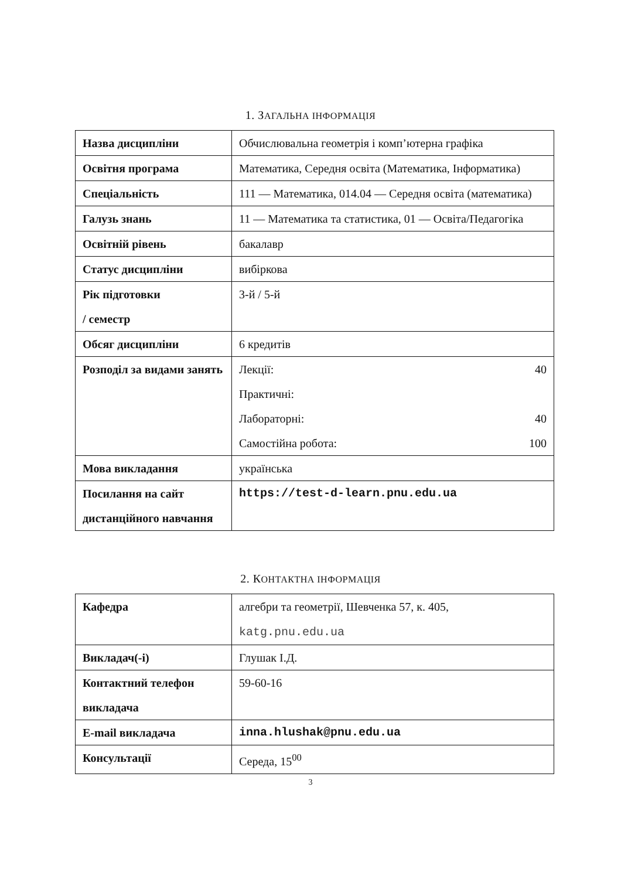1. ЗАГАЛЬНА ІНФОРМАЦІЯ
| Назва дисципліни | Обчислювальна геометрія і комп’ютерна графіка |
| Освітня програма | Математика, Середня освіта (Математика, Інформатика) |
| Спеціальність | 111 — Математика, 014.04 — Середня освіта (математика) |
| Галузь знань | 11 — Математика та статистика, 01 — Освіта/Педагогіка |
| Освітній рівень | бакалавр |
| Статус дисципліни | вибіркова |
| Рік підготовки / семестр | 3-й / 5-й |
| Обсяг дисципліни | 6 кредитів |
| Розподіл за видами занять | Лекції: 40 Практичні: Лабораторні: 40 Самостійна робота: 100 |
| Мова викладання | українська |
| Посилання на сайт дистанційного навчання | https://test-d-learn.pnu.edu.ua |
2. КОНТАКТНА ІНФОРМАЦІЯ
| Кафедра | алгебри та геометрії, Шевченка 57, к. 405, katg.pnu.edu.ua |
| Викладач(-і) | Глушак І.Д. |
| Контактний телефон викладача | 59-60-16 |
| E-mail викладача | inna.hlushak@pnu.edu.ua |
| Консультації | Середа, 15<sup>00</sup> |
3